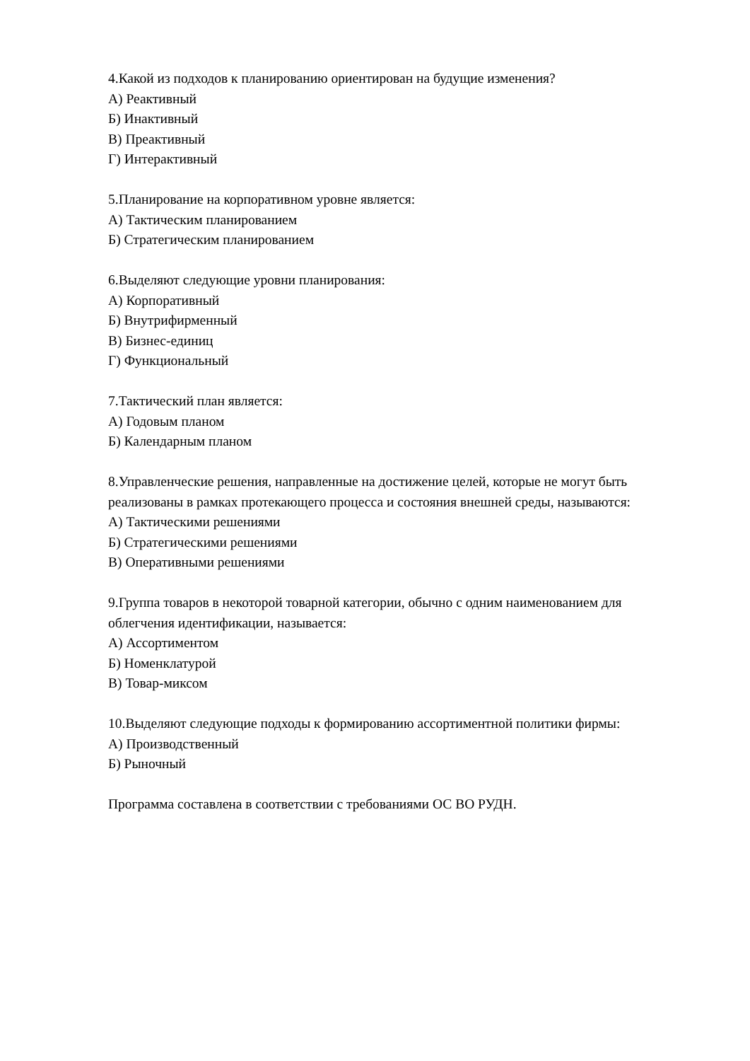4.Какой из подходов к планированию ориентирован на будущие изменения?
А) Реактивный
Б) Инактивный
В) Преактивный
Г) Интерактивный
5.Планирование на корпоративном уровне является:
А) Тактическим планированием
Б) Стратегическим планированием
6.Выделяют следующие уровни планирования:
А) Корпоративный
Б) Внутрифирменный
В) Бизнес-единиц
Г) Функциональный
7.Тактический план является:
А) Годовым планом
Б) Календарным планом
8.Управленческие решения, направленные на достижение целей, которые не могут быть реализованы в рамках протекающего процесса и состояния внешней среды, называются:
А) Тактическими решениями
Б) Стратегическими решениями
В) Оперативными решениями
9.Группа товаров в некоторой товарной категории, обычно с одним наименованием для облегчения идентификации, называется:
А) Ассортиментом
Б) Номенклатурой
В) Товар-миксом
10.Выделяют следующие подходы к формированию ассортиментной политики фирмы:
А) Производственный
Б) Рыночный
Программа составлена в соответствии с требованиями ОС ВО РУДН.